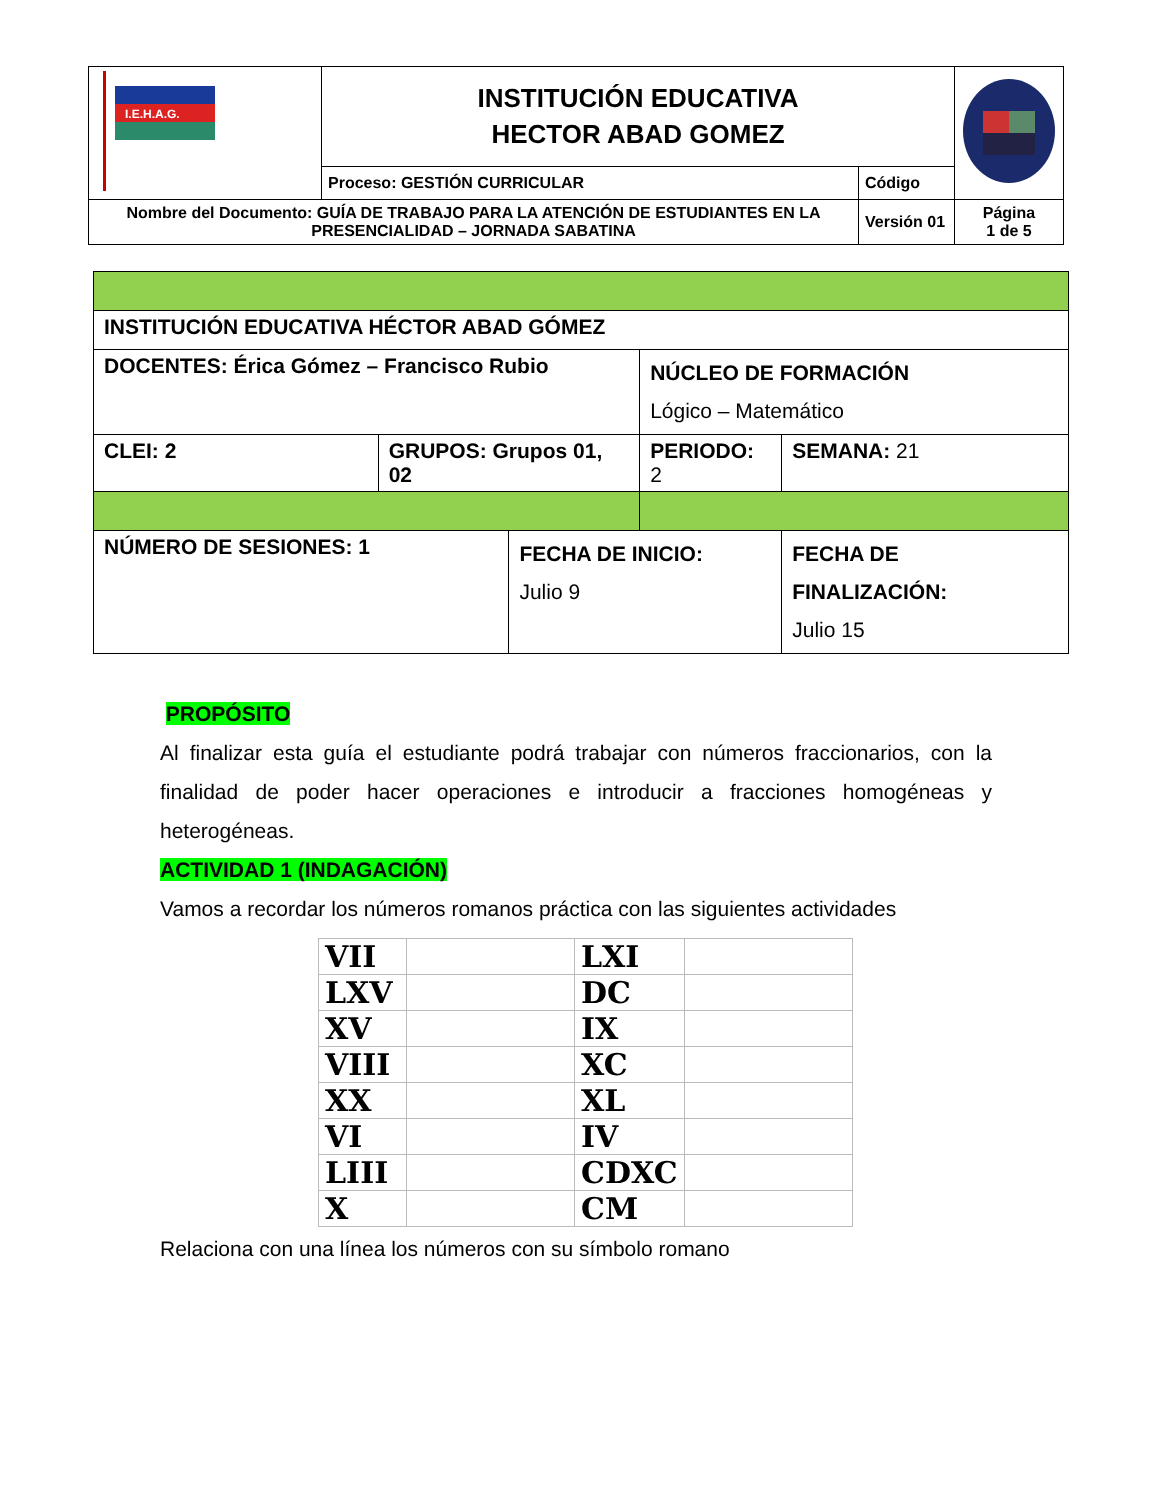| I.E.H.A.G. | INSTITUCIÓN EDUCATIVA HECTOR ABAD GOMEZ | | |
| | Proceso: GESTIÓN CURRICULAR | Código | |
| Nombre del Documento: GUÍA DE TRABAJO PARA LA ATENCIÓN DE ESTUDIANTES EN LA PRESENCIALIDAD – JORNADA SABATINA | | Versión 01 | Página 1 de 5 |
| INSTITUCIÓN EDUCATIVA HÉCTOR ABAD GÓMEZ | | | | |
| DOCENTES: Érica Gómez – Francisco Rubio | | | NÚCLEO DE FORMACIÓN Lógico – Matemático | |
| CLEI: 2 | GRUPOS: Grupos 01, 02 | | PERIODO: 2 | SEMANA: 21 |
| NÚMERO DE SESIONES: 1 | | FECHA DE INICIO: Julio 9 | | FECHA DE FINALIZACIÓN: Julio 15 |
PROPÓSITO
Al finalizar esta guía el estudiante podrá trabajar con números fraccionarios, con la finalidad de poder hacer operaciones e introducir a fracciones homogéneas y heterogéneas.
ACTIVIDAD 1 (INDAGACIÓN)
Vamos a recordar los números romanos práctica con las siguientes actividades
| VII | | LXI | |
| LXV | | DC | |
| XV | | IX | |
| VIII | | XC | |
| XX | | XL | |
| VI | | IV | |
| LIII | | CDXC | |
| X | | CM | |
Relaciona con una línea los números con su símbolo romano